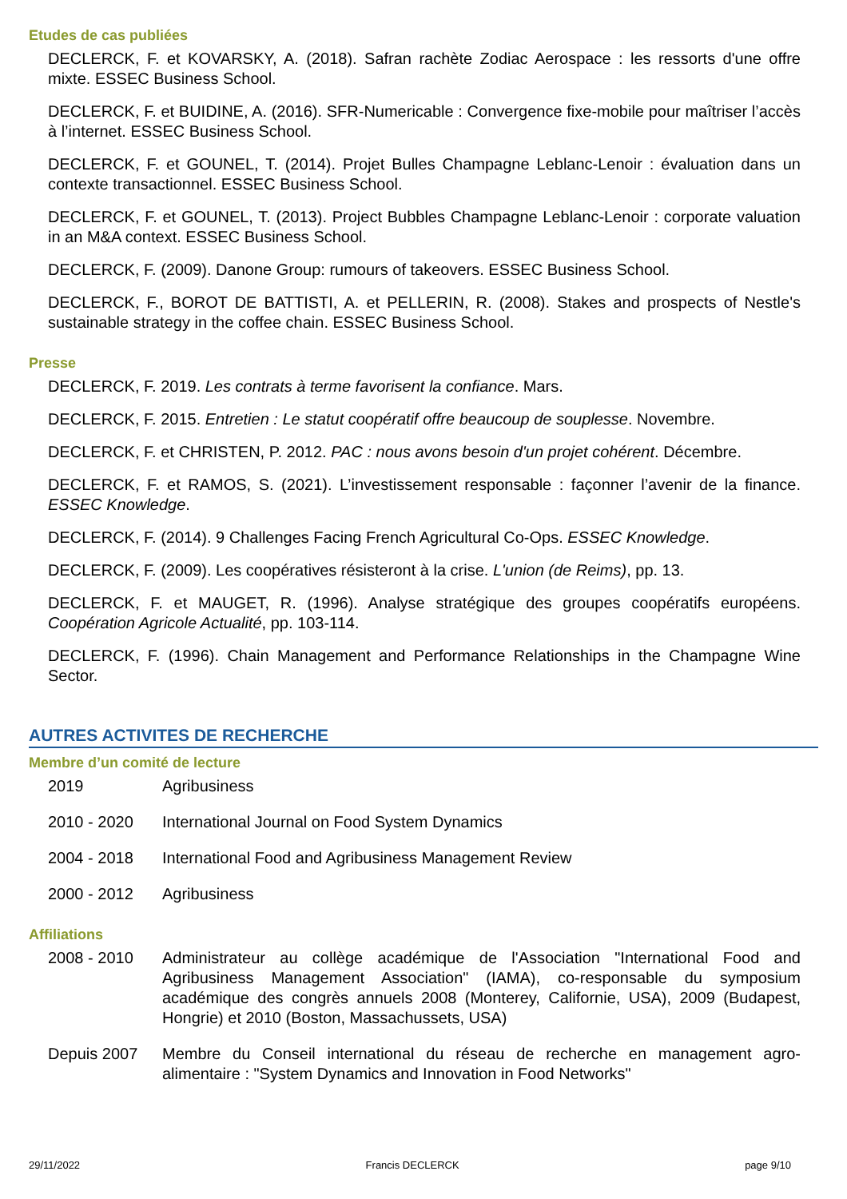Etudes de cas publiées
DECLERCK, F. et KOVARSKY, A. (2018). Safran rachète Zodiac Aerospace : les ressorts d'une offre mixte. ESSEC Business School.
DECLERCK, F. et BUIDINE, A. (2016). SFR-Numericable : Convergence fixe-mobile pour maîtriser l’accès à l’internet. ESSEC Business School.
DECLERCK, F. et GOUNEL, T. (2014). Projet Bulles Champagne Leblanc-Lenoir : évaluation dans un contexte transactionnel. ESSEC Business School.
DECLERCK, F. et GOUNEL, T. (2013). Project Bubbles Champagne Leblanc-Lenoir : corporate valuation in an M&A context. ESSEC Business School.
DECLERCK, F. (2009). Danone Group: rumours of takeovers. ESSEC Business School.
DECLERCK, F., BOROT DE BATTISTI, A. et PELLERIN, R. (2008). Stakes and prospects of Nestle's sustainable strategy in the coffee chain. ESSEC Business School.
Presse
DECLERCK, F. 2019. Les contrats à terme favorisent la confiance. Mars.
DECLERCK, F. 2015. Entretien : Le statut coopératif offre beaucoup de souplesse. Novembre.
DECLERCK, F. et CHRISTEN, P. 2012. PAC : nous avons besoin d'un projet cohérent. Décembre.
DECLERCK, F. et RAMOS, S. (2021). L’investissement responsable : façonner l’avenir de la finance. ESSEC Knowledge.
DECLERCK, F. (2014). 9 Challenges Facing French Agricultural Co-Ops. ESSEC Knowledge.
DECLERCK, F. (2009). Les coopératives résisteront à la crise. L'union (de Reims), pp. 13.
DECLERCK, F. et MAUGET, R. (1996). Analyse stratégique des groupes coopératifs européens. Coopération Agricole Actualité, pp. 103-114.
DECLERCK, F. (1996). Chain Management and Performance Relationships in the Champagne Wine Sector.
AUTRES ACTIVITES DE RECHERCHE
Membre d’un comité de lecture
2019 Agribusiness
2010 - 2020 International Journal on Food System Dynamics
2004 - 2018 International Food and Agribusiness Management Review
2000 - 2012 Agribusiness
Affiliations
2008 - 2010 Administrateur au collège académique de l'Association "International Food and Agribusiness Management Association" (IAMA), co-responsable du symposium académique des congrès annuels 2008 (Monterey, Californie, USA), 2009 (Budapest, Hongrie) et 2010 (Boston, Massachussets, USA)
Depuis 2007 Membre du Conseil international du réseau de recherche en management agro-alimentaire : "System Dynamics and Innovation in Food Networks"
29/11/2022 Francis DECLERCK page 9/10